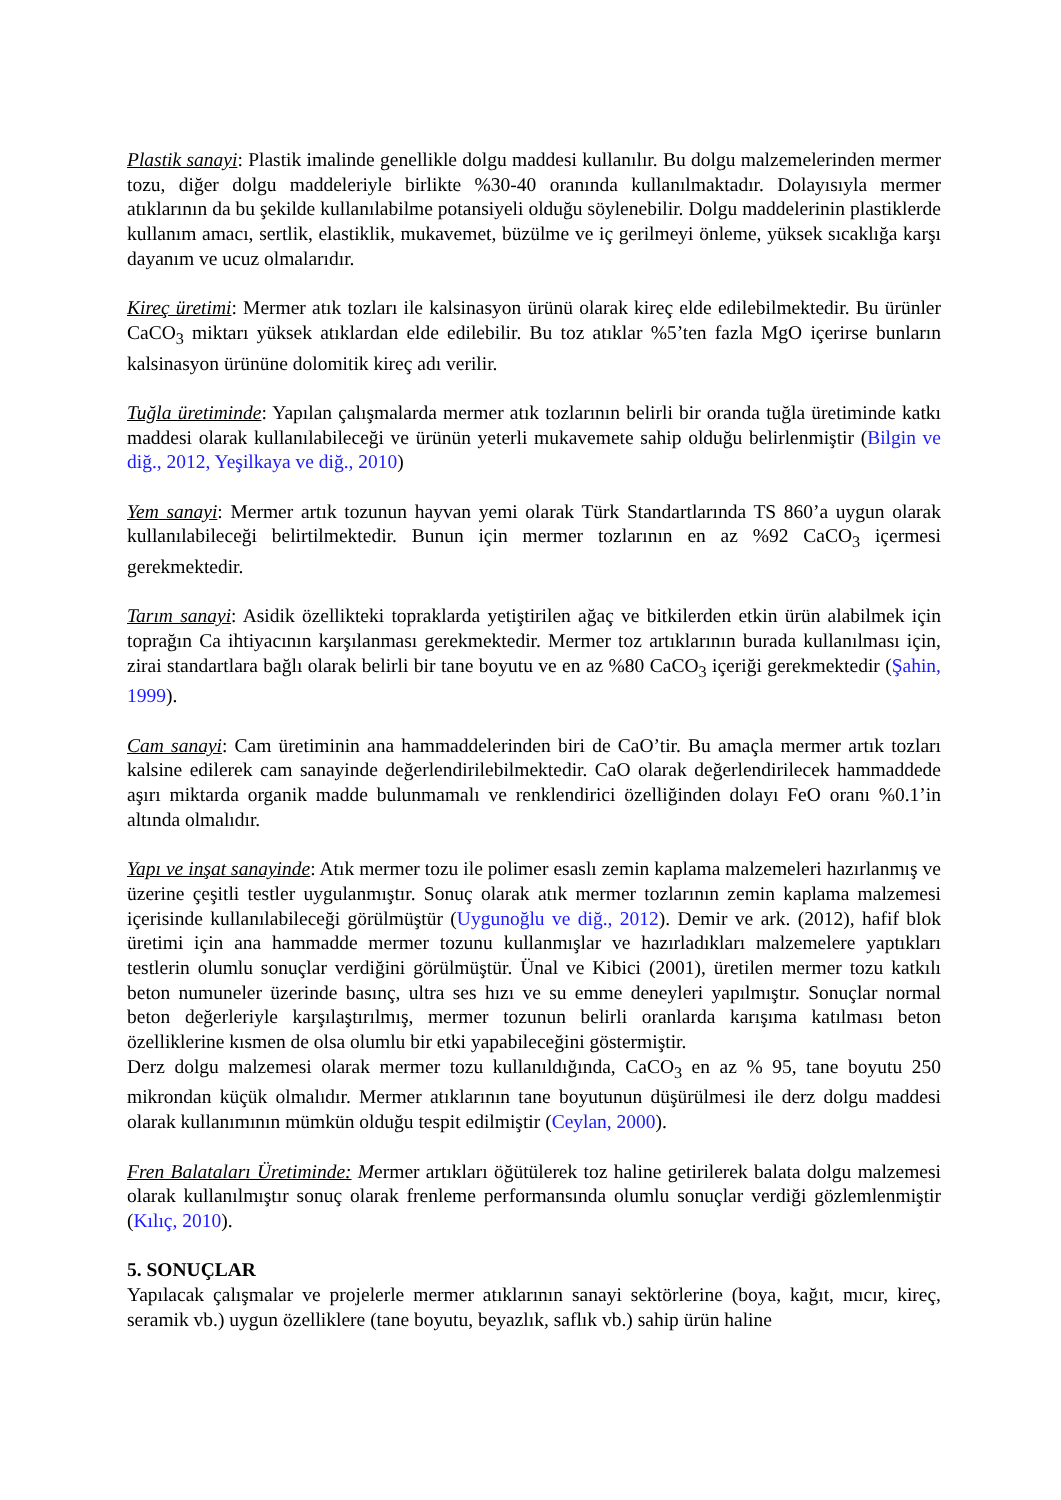Plastik sanayi: Plastik imalinde genellikle dolgu maddesi kullanılır. Bu dolgu malzemelerinden mermer tozu, diğer dolgu maddeleriyle birlikte %30-40 oranında kullanılmaktadır. Dolayısıyla mermer atıklarının da bu şekilde kullanılabilme potansiyeli olduğu söylenebilir. Dolgu maddelerinin plastiklerde kullanım amacı, sertlik, elastiklik, mukavemet, büzülme ve iç gerilmeyi önleme, yüksek sıcaklığa karşı dayanım ve ucuz olmalarıdır.
Kireç üretimi: Mermer atık tozları ile kalsinasyon ürünü olarak kireç elde edilebilmektedir. Bu ürünler CaCO<sub>3</sub> miktarı yüksek atıklardan elde edilebilir. Bu toz atıklar %5’ten fazla MgO içerirse bunların kalsinasyon ürününe dolomitik kireç adı verilir.
Tuğla üretiminde: Yapılan çalışmalarda mermer atık tozlarının belirli bir oranda tuğla üretiminde katkı maddesi olarak kullanılabileceği ve ürünün yeterli mukavemete sahip olduğu belirlenmiştir (Bilgin ve diğ., 2012, Yeşilkaya ve diğ., 2010)
Yem sanayi: Mermer artık tozunun hayvan yemi olarak Türk Standartlarında TS 860’a uygun olarak kullanılabileceği belirtilmektedir. Bunun için mermer tozlarının en az %92 CaCO<sub>3</sub> içermesi gerekmektedir.
Tarım sanayi: Asidik özellikteki topraklarda yetiştirilen ağaç ve bitkilerden etkin ürün alabilmek için toprağın Ca ihtiyacının karşılanması gerekmektedir. Mermer toz artıklarının burada kullanılması için, zirai standartlara bağlı olarak belirli bir tane boyutu ve en az %80 CaCO<sub>3</sub> içeriği gerekmektedir (Şahin, 1999).
Cam sanayi: Cam üretiminin ana hammaddelerinden biri de CaO’tir. Bu amaçla mermer artık tozları kalsine edilerek cam sanayinde değerlendirilebilmektedir. CaO olarak değerlendirilecek hammaddede aşırı miktarda organik madde bulunmamalı ve renklendirici özelliğinden dolayı FeO oranı %0.1’in altında olmalıdır.
Yapı ve inşat sanayinde: Atık mermer tozu ile polimer esaslı zemin kaplama malzemeleri hazırlanmış ve üzerine çeşitli testler uygulanmıştır. Sonuç olarak atık mermer tozlarının zemin kaplama malzemesi içerisinde kullanılabileceği görülmüştür (Uygunoğlu ve diğ., 2012). Demir ve ark. (2012), hafif blok üretimi için ana hammadde mermer tozunu kullanmışlar ve hazırladıkları malzemelere yaptıkları testlerin olumlu sonuçlar verdiğini görülmüştür. Ünal ve Kibici (2001), üretilen mermer tozu katkılı beton numuneler üzerinde basınç, ultra ses hızı ve su emme deneyleri yapılmıştır. Sonuçlar normal beton değerleriyle karşılaştırılmış, mermer tozunun belirli oranlarda karışıma katılması beton özelliklerine kısmen de olsa olumlu bir etki yapabileceğini göstermiştir.
Derz dolgu malzemesi olarak mermer tozu kullanıldığında, CaCO<sub>3</sub> en az % 95, tane boyutu 250 mikrondan küçük olmalıdır. Mermer atıklarının tane boyutunun düşürülmesi ile derz dolgu maddesi olarak kullanımının mümkün olduğu tespit edilmiştir (Ceylan, 2000).
Fren Balataları Üretiminde: Mermer artıkları öğütülerek toz haline getirilerek balata dolgu malzemesi olarak kullanılmıştır sonuç olarak frenleme performansında olumlu sonuçlar verdiği gözlemlenmiştir (Kılıç, 2010).
5. SONUÇLAR
Yapılacak çalışmalar ve projelerle mermer atıklarının sanayi sektörlerine (boya, kağıt, mıcır, kireç, seramik vb.) uygun özelliklere (tane boyutu, beyazlık, saflık vb.) sahip ürün haline